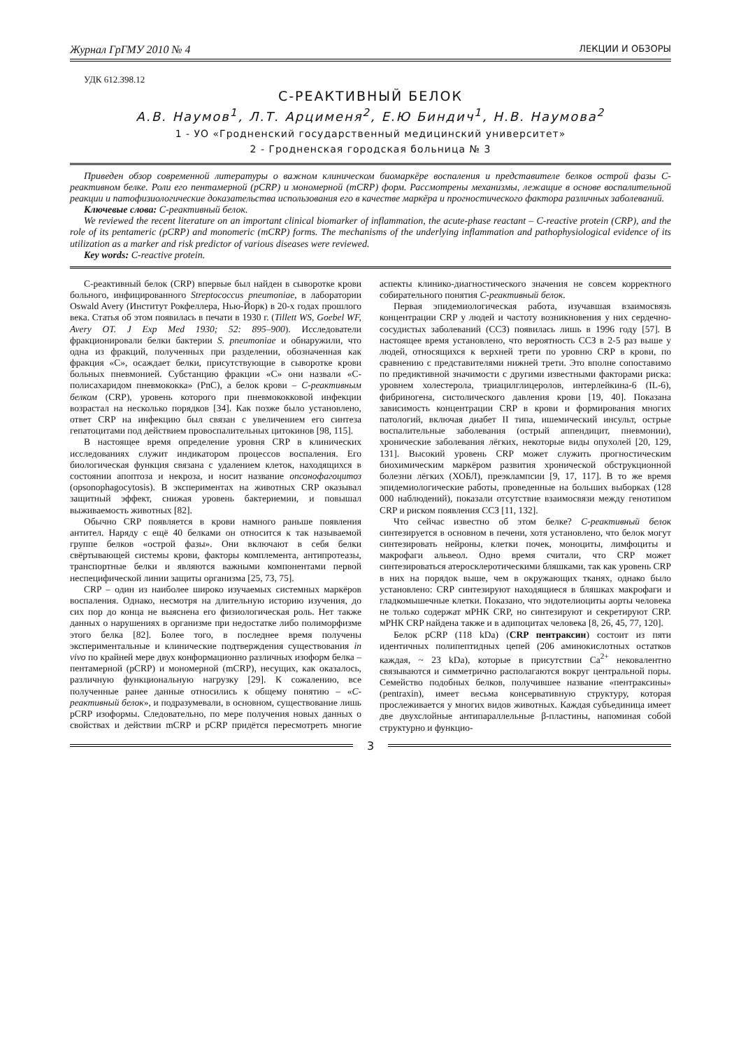Журнал ГрГМУ 2010 № 4 ЛЕКЦИИ И ОБЗОРЫ
УДК 612.398.12
С-РЕАКТИВНЫЙ БЕЛОК
А.В. Наумов<sup>1</sup>, Л.Т. Арцименя<sup>2</sup>, Е.Ю Биндич<sup>1</sup>, Н.В. Наумова<sup>2</sup>
1 - УО «Гродненский государственный медицинский университет»
2 - Гродненская городская больница № 3
Приведен обзор современной литературы о важном клиническом биомаркёре воспаления и представителе белков острой фазы С-реактивном белке. Роли его пентамерной (pCRP) и мономерной (mCRP) форм. Рассмотрены механизмы, лежащие в основе воспалительной реакции и патофизиологические доказательства использования его в качестве маркёра и прогностического фактора различных заболеваний.
Ключевые слова: С-реактивный белок.
We reviewed the recent literature on an important clinical biomarker of inflammation, the acute-phase reactant – C-reactive protein (CRP), and the role of its pentameric (pCRP) and monomeric (mCRP) forms. The mechanisms of the underlying inflammation and pathophysiological evidence of its utilization as a marker and risk predictor of various diseases were reviewed.
Key words: C-reactive protein.
С-реактивный белок (CRP) впервые был найден в сыворотке крови больного, инфицированного Streptococcus pneumoniae, в лаборатории Oswald Avery (Институт Рокфеллера, Нью-Йорк) в 20-х годах прошлого века. Статья об этом появилась в печати в 1930 г. (Tillett WS, Goebel WF, Avery OT. J Exp Med 1930; 52: 895–900). Исследователи фракционировали белки бактерии S. pneumoniae и обнаружили, что одна из фракций, полученных при разделении, обозначенная как фракция «С», осаждает белки, присутствующие в сыворотке крови больных пневмонией. Субстанцию фракции «С» они назвали «С-полисахаридом пневмококка» (PnC), а белок крови – С-реактивным белком (CRP), уровень которого при пневмококковой инфекции возрастал на несколько порядков [34]. Как позже было установлено, ответ CRP на инфекцию был связан с увеличением его синтеза гепатоцитами под действием провоспалительных цитокинов [98, 115].
В настоящее время определение уровня CRP в клинических исследованиях служит индикатором процессов воспаления. Его биологическая функция связана с удалением клеток, находящихся в состоянии апоптоза и некроза, и носит название опсонофагоцитоз (opsonophagocytosis). В экспериментах на животных CRP оказывал защитный эффект, снижая уровень бактериемии, и повышал выживаемость животных [82].
Обычно CRP появляется в крови намного раньше появления антител. Наряду с ещё 40 белками он относится к так называемой группе белков «острой фазы». Они включают в себя белки свёртывающей системы крови, факторы комплемента, антипротеазы, транспортные белки и являются важными компонентами первой неспецифической линии защиты организма [25, 73, 75].
CRP – один из наиболее широко изучаемых системных маркёров воспаления. Однако, несмотря на длительную историю изучения, до сих пор до конца не выяснена его физиологическая роль. Нет также данных о нарушениях в организме при недостатке либо полиморфизме этого белка [82]. Более того, в последнее время получены экспериментальные и клинические подтверждения существования in vivo по крайней мере двух конформационно различных изоформ белка – пентамерной (pCRP) и мономерной (mCRP), несущих, как оказалось, различную функциональную нагрузку [29]. К сожалению, все полученные ранее данные относились к общему понятию – «С-реактивный белок», и подразумевали, в основном, существование лишь pCRP изоформы. Следовательно, по мере получения новых данных о свойствах и действии mCRP и pCRP придётся пересмотреть многие аспекты клинико-диагностического значения не совсем корректного собирательного понятия С-реактивный белок.
Первая эпидемиологическая работа, изучавшая взаимосвязь концентрации CRP у людей и частоту возникновения у них сердечно-сосудистых заболеваний (ССЗ) появилась лишь в 1996 году [57]. В настоящее время установлено, что вероятность ССЗ в 2-5 раз выше у людей, относящихся к верхней трети по уровню CRP в крови, по сравнению с представителями нижней трети. Это вполне сопоставимо по предиктивной значимости с другими известными факторами риска: уровнем холестерола, триацилглицеролов, интерлейкина-6 (IL-6), фибриногена, систолического давления крови [19, 40]. Показана зависимость концентрации CRP в крови и формирования многих патологий, включая диабет II типа, ишемический инсульт, острые воспалительные заболевания (острый аппендицит, пневмонии), хронические заболевания лёгких, некоторые виды опухолей [20, 129, 131]. Высокий уровень CRP может служить прогностическим биохимическим маркёром развития хронической обструкционной болезни лёгких (ХОБЛ), преэклампсии [9, 17, 117]. В то же время эпидемиологические работы, проведенные на больших выборках (128 000 наблюдений), показали отсутствие взаимосвязи между генотипом CRP и риском появления ССЗ [11, 132].
Что сейчас известно об этом белке? С-реактивный белок синтезируется в основном в печени, хотя установлено, что белок могут синтезировать нейроны, клетки почек, моноциты, лимфоциты и макрофаги альвеол. Одно время считали, что CRP может синтезироваться атеросклеротическими бляшками, так как уровень CRP в них на порядок выше, чем в окружающих тканях, однако было установлено: CRP синтезируют находящиеся в бляшках макрофаги и гладкомышечные клетки. Показано, что эндотелиоциты аорты человека не только содержат мРНК CRP, но синтезируют и секретируют CRP. мРНК CRP найдена также и в адипоцитах человека [8, 26, 45, 77, 120].
Белок pCRP (118 kDa) (CRP пентраксин) состоит из пяти идентичных полипептидных цепей (206 аминокислотных остатков каждая, ~ 23 kDa), которые в присутствии Ca<sup>2+</sup> нековалентно связываются и симметрично располагаются вокруг центральной поры. Семейство подобных белков, получившее название «пентраксины» (pentraxin), имеет весьма консервативную структуру, которая прослеживается у многих видов животных. Каждая субъединица имеет две двухслойные антипараллельные β-пластины, напоминая собой структурно и функцио-
3